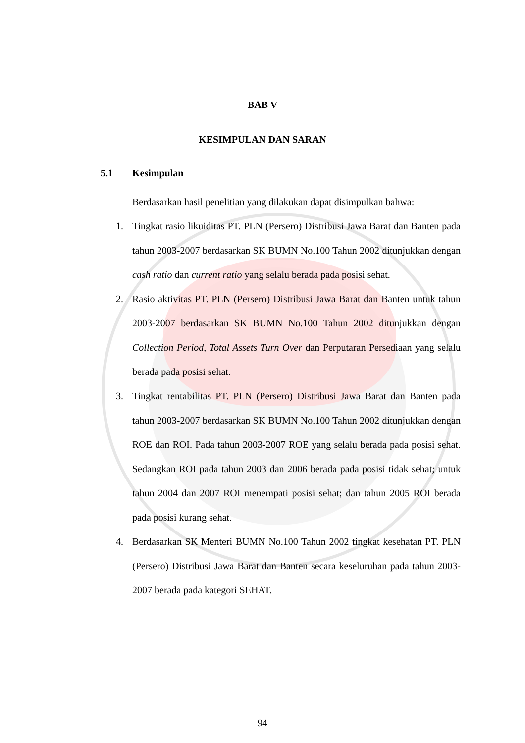BAB V
KESIMPULAN DAN SARAN
5.1 Kesimpulan
Berdasarkan hasil penelitian yang dilakukan dapat disimpulkan bahwa:
1. Tingkat rasio likuiditas PT. PLN (Persero) Distribusi Jawa Barat dan Banten pada tahun 2003-2007 berdasarkan SK BUMN No.100 Tahun 2002 ditunjukkan dengan cash ratio dan current ratio yang selalu berada pada posisi sehat.
2. Rasio aktivitas PT. PLN (Persero) Distribusi Jawa Barat dan Banten untuk tahun 2003-2007 berdasarkan SK BUMN No.100 Tahun 2002 ditunjukkan dengan Collection Period, Total Assets Turn Over dan Perputaran Persediaan yang selalu berada pada posisi sehat.
3. Tingkat rentabilitas PT. PLN (Persero) Distribusi Jawa Barat dan Banten pada tahun 2003-2007 berdasarkan SK BUMN No.100 Tahun 2002 ditunjukkan dengan ROE dan ROI. Pada tahun 2003-2007 ROE yang selalu berada pada posisi sehat. Sedangkan ROI pada tahun 2003 dan 2006 berada pada posisi tidak sehat; untuk tahun 2004 dan 2007 ROI menempati posisi sehat; dan tahun 2005 ROI berada pada posisi kurang sehat.
4. Berdasarkan SK Menteri BUMN No.100 Tahun 2002 tingkat kesehatan PT. PLN (Persero) Distribusi Jawa Barat dan Banten secara keseluruhan pada tahun 2003-2007 berada pada kategori SEHAT.
94